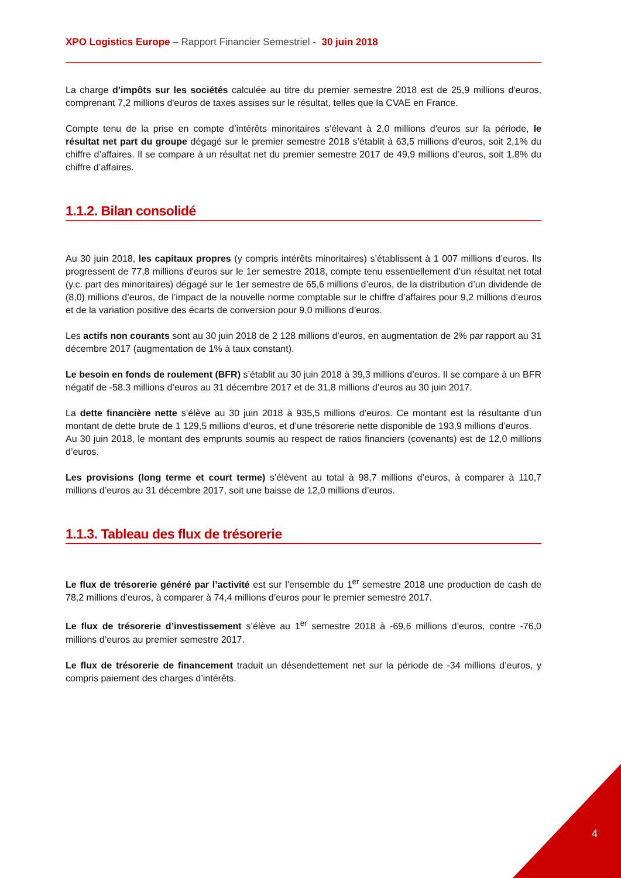XPO Logistics Europe – Rapport Financier Semestriel - 30 juin 2018
La charge d’impôts sur les sociétés calculée au titre du premier semestre 2018 est de 25,9 millions d'euros, comprenant 7,2 millions d'euros de taxes assises sur le résultat, telles que la CVAE en France.
Compte tenu de la prise en compte d’intérêts minoritaires s’élevant à 2,0 millions d'euros sur la période, le résultat net part du groupe dégagé sur le premier semestre 2018 s’établit à 63,5 millions d’euros, soit 2,1% du chiffre d’affaires. Il se compare à un résultat net du premier semestre 2017 de 49,9 millions d’euros, soit 1,8% du chiffre d’affaires.
1.1.2. Bilan consolidé
Au 30 juin 2018, les capitaux propres (y compris intérêts minoritaires) s’établissent à 1 007 millions d’euros. Ils progressent de 77,8 millions d'euros sur le 1er semestre 2018, compte tenu essentiellement d’un résultat net total (y.c. part des minoritaires) dégagé sur le 1er semestre de 65,6 millions d’euros, de la distribution d’un dividende de (8,0) millions d’euros, de l’impact de la nouvelle norme comptable sur le chiffre d’affaires pour 9,2 millions d’euros et de la variation positive des écarts de conversion pour 9,0 millions d’euros.
Les actifs non courants sont au 30 juin 2018 de 2 128 millions d’euros, en augmentation de 2% par rapport au 31 décembre 2017 (augmentation de 1% à taux constant).
Le besoin en fonds de roulement (BFR) s’établit au 30 juin 2018 à 39,3 millions d’euros. Il se compare à un BFR négatif de -58.3 millions d’euros au 31 décembre 2017 et de 31,8 millions d’euros au 30 juin 2017.
La dette financière nette s’élève au 30 juin 2018 à 935,5 millions d’euros. Ce montant est la résultante d’un montant de dette brute de 1 129,5 millions d’euros, et d’une trésorerie nette disponible de 193,9 millions d’euros.
Au 30 juin 2018, le montant des emprunts soumis au respect de ratios financiers (covenants) est de 12,0 millions d’euros.
Les provisions (long terme et court terme) s’élèvent au total à 98,7 millions d’euros, à comparer à 110,7 millions d’euros au 31 décembre 2017, soit une baisse de 12,0 millions d’euros.
1.1.3. Tableau des flux de trésorerie
Le flux de trésorerie généré par l’activité est sur l’ensemble du 1<sup>er</sup> semestre 2018 une production de cash de 78,2 millions d’euros, à comparer à 74,4 millions d’euros pour le premier semestre 2017.
Le flux de trésorerie d’investissement s’élève au 1<sup>er</sup> semestre 2018 à -69,6 millions d’euros, contre -76,0 millions d’euros au premier semestre 2017.
Le flux de trésorerie de financement traduit un désendettement net sur la période de -34 millions d’euros, y compris paiement des charges d’intérêts.
4